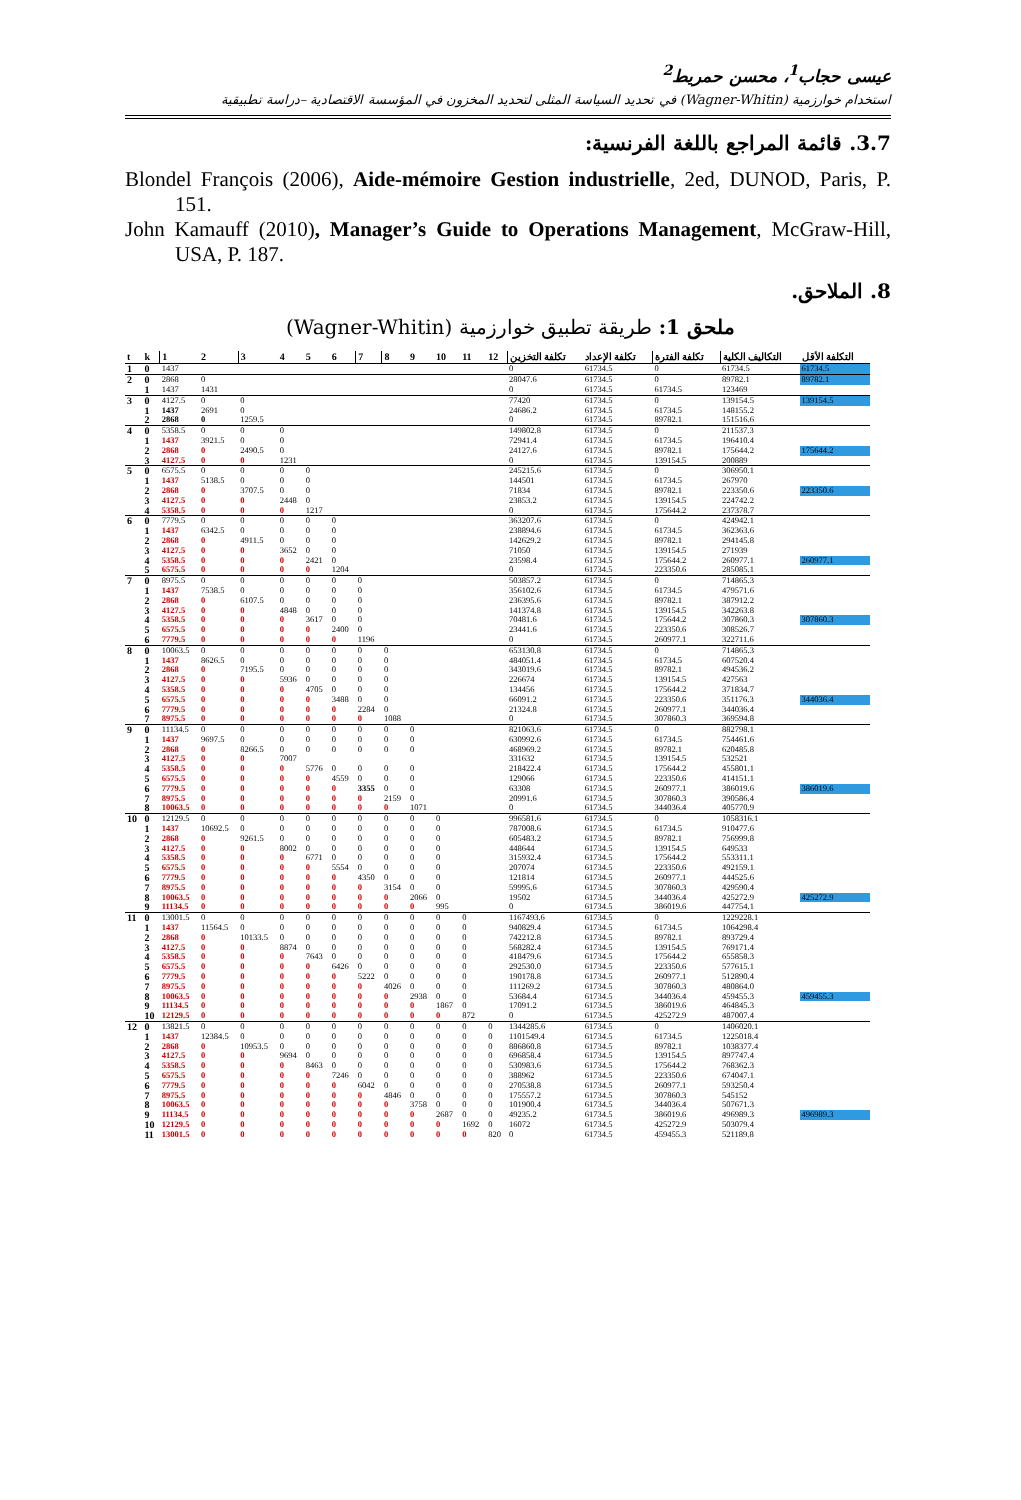عيسى حجاب<sup>1</sup>، محسن حمريط<sup>2</sup>
استخدام خوارزمية (Wagner-Whitin) في تحديد السياسة المثلى لتحديد المخزون في المؤسسة الاقتصادية –دراسة تطبيقية
3.7. قائمة المراجع باللغة الفرنسية:
Blondel François (2006), Aide-mémoire Gestion industrielle, 2ed, DUNOD, Paris, P. 151.
John Kamauff (2010), Manager’s Guide to Operations Management, McGraw-Hill, USA, P. 187.
8. الملاحق.
ملحق 1: طريقة تطبيق خوارزمية (Wagner-Whitin)
| t | k | 1 | 2 | 3 | 4 | 5 | 6 | 7 | 8 | 9 | 10 | 11 | 12 | تكلفة التخزين | تكلفة الإعداد | تكلفة الفترة | التكاليف الكلية | التكلفة الأقل |
| --- | --- | --- | --- | --- | --- | --- | --- | --- | --- | --- | --- | --- | --- | --- | --- | --- | --- | --- |
| 1 | 0 | 1437 | | | | | | | | | | | | 0 | 61734.5 | 0 | 61734.5 | 61734.5 |
| 2 | 0 | 2868 | 0 | | | | | | | | | | | 28047.6 | 61734.5 | 0 | 89782.1 | 89782.1 |
| | 1 | 1437 | 1431 | | | | | | | | | | | 0 | 61734.5 | 61734.5 | 123469 | |
| 3 | 0 | 4127.5 | 0 | 0 | | | | | | | | | | 77420 | 61734.5 | 0 | 139154.5 | 139154.5 |
| | 1 | 1437 | 2691 | 0 | | | | | | | | | | 24686.2 | 61734.5 | 61734.5 | 148155.2 | |
| | 2 | 2868 | 0 | 1259.5 | | | | | | | | | | 0 | 61734.5 | 89782.1 | 151516.6 | |
| 4 | 0 | 5358.5 | 0 | 0 | 0 | | | | | | | | | 149802.8 | 61734.5 | 0 | 211537.3 | |
| | 1 | 1437 | 3921.5 | 0 | 0 | | | | | | | | | 72941.4 | 61734.5 | 61734.5 | 196410.4 | |
| | 2 | 2868 | 0 | 2490.5 | 0 | | | | | | | | | 24127.6 | 61734.5 | 89782.1 | 175644.2 | 175644.2 |
| | 3 | 4127.5 | 0 | 0 | 1231 | | | | | | | | | 0 | 61734.5 | 139154.5 | 200889 | |
| 5 | 0 | 6575.5 | 0 | 0 | 0 | 0 | | | | | | | | 245215.6 | 61734.5 | 0 | 306950.1 | |
| | 1 | 1437 | 5138.5 | 0 | 0 | 0 | | | | | | | | 144501 | 61734.5 | 61734.5 | 267970 | |
| | 2 | 2868 | 0 | 3707.5 | 0 | 0 | | | | | | | | 71834 | 61734.5 | 89782.1 | 223350.6 | 223350.6 |
| | 3 | 4127.5 | 0 | 0 | 2448 | 0 | | | | | | | | 23853.2 | 61734.5 | 139154.5 | 224742.2 | |
| | 4 | 5358.5 | 0 | 0 | 0 | 1217 | | | | | | | | 0 | 61734.5 | 175644.2 | 237378.7 | |
| 6 | 0 | 7779.5 | 0 | 0 | 0 | 0 | 0 | | | | | | | 363207.6 | 61734.5 | 0 | 424942.1 | |
| | 1 | 1437 | 6342.5 | 0 | 0 | 0 | 0 | | | | | | | 238894.6 | 61734.5 | 61734.5 | 362363.6 | |
| | 2 | 2868 | 0 | 4911.5 | 0 | 0 | 0 | | | | | | | 142629.2 | 61734.5 | 89782.1 | 294145.8 | |
| | 3 | 4127.5 | 0 | 0 | 3652 | 0 | 0 | | | | | | | 71050 | 61734.5 | 139154.5 | 271939 | |
| | 4 | 5358.5 | 0 | 0 | 0 | 2421 | 0 | | | | | | | 23598.4 | 61734.5 | 175644.2 | 260977.1 | 260977.1 |
| | 5 | 6575.5 | 0 | 0 | 0 | 0 | 1204 | | | | | | | 0 | 61734.5 | 223350.6 | 285085.1 | |
| 7 | 0 | 8975.5 | 0 | 0 | 0 | 0 | 0 | 0 | | | | | | 503857.2 | 61734.5 | 0 | 714865.3 | |
| | 1 | 1437 | 7538.5 | 0 | 0 | 0 | 0 | 0 | | | | | | 356102.6 | 61734.5 | 61734.5 | 479571.6 | |
| | 2 | 2868 | 0 | 6107.5 | 0 | 0 | 0 | 0 | | | | | | 236395.6 | 61734.5 | 89782.1 | 387912.2 | |
| | 3 | 4127.5 | 0 | 0 | 4848 | 0 | 0 | 0 | | | | | | 141374.8 | 61734.5 | 139154.5 | 342263.8 | |
| | 4 | 5358.5 | 0 | 0 | 0 | 3617 | 0 | 0 | | | | | | 70481.6 | 61734.5 | 175644.2 | 307860.3 | 307860.3 |
| | 5 | 6575.5 | 0 | 0 | 0 | 0 | 2400 | 0 | | | | | | 23441.6 | 61734.5 | 223350.6 | 308526.7 | |
| | 6 | 7779.5 | 0 | 0 | 0 | 0 | 0 | 1196 | | | | | | 0 | 61734.5 | 260977.1 | 322711.6 | |
| 8 | 0 | 10063.5 | 0 | 0 | 0 | 0 | 0 | 0 | 0 | | | | | 653130.8 | 61734.5 | 0 | 714865.3 | |
| | 1 | 1437 | 8626.5 | 0 | 0 | 0 | 0 | 0 | 0 | | | | | 484051.4 | 61734.5 | 61734.5 | 607520.4 | |
| | 2 | 2868 | 0 | 7195.5 | 0 | 0 | 0 | 0 | 0 | | | | | 343019.6 | 61734.5 | 89782.1 | 494536.2 | |
| | 3 | 4127.5 | 0 | 0 | 5936 | 0 | 0 | 0 | 0 | | | | | 226674 | 61734.5 | 139154.5 | 427563 | |
| | 4 | 5358.5 | 0 | 0 | 0 | 4705 | 0 | 0 | 0 | | | | | 134456 | 61734.5 | 175644.2 | 371834.7 | |
| | 5 | 6575.5 | 0 | 0 | 0 | 0 | 3488 | 0 | 0 | | | | | 66091.2 | 61734.5 | 223350.6 | 351176.3 | 344036.4 |
| | 6 | 7779.5 | 0 | 0 | 0 | 0 | 0 | 2284 | 0 | | | | | 21324.8 | 61734.5 | 260977.1 | 344036.4 | |
| | 7 | 8975.5 | 0 | 0 | 0 | 0 | 0 | 0 | 1088 | | | | | 0 | 61734.5 | 307860.3 | 369594.8 | |
| 9 | 0 | 11134.5 | 0 | 0 | 0 | 0 | 0 | 0 | 0 | 0 | | | | 821063.6 | 61734.5 | 0 | 882798.1 | |
| | 1 | 1437 | 9697.5 | 0 | 0 | 0 | 0 | 0 | 0 | 0 | | | | 630992.6 | 61734.5 | 61734.5 | 754461.6 | |
| | 2 | 2868 | 0 | 8266.5 | 0 | 0 | 0 | 0 | 0 | 0 | | | | 468969.2 | 61734.5 | 89782.1 | 620485.8 | |
| | 3 | 4127.5 | 0 | 0 | 7007 | | | | | | | | | 331632 | 61734.5 | 139154.5 | 532521 | |
| | 4 | 5358.5 | 0 | 0 | 0 | 5776 | 0 | 0 | 0 | 0 | | | | 218422.4 | 61734.5 | 175644.2 | 455801.1 | |
| | 5 | 6575.5 | 0 | 0 | 0 | 0 | 4559 | 0 | 0 | 0 | | | | 129066 | 61734.5 | 223350.6 | 414151.1 | |
| | 6 | 7779.5 | 0 | 0 | 0 | 0 | 0 | 3355 | 0 | 0 | | | | 63308 | 61734.5 | 260977.1 | 386019.6 | 386019.6 |
| | 7 | 8975.5 | 0 | 0 | 0 | 0 | 0 | 0 | 2159 | 0 | | | | 20991.6 | 61734.5 | 307860.3 | 390586.4 | |
| | 8 | 10063.5 | 0 | 0 | 0 | 0 | 0 | 0 | 0 | 1071 | | | | 0 | 61734.5 | 344036.4 | 405770.9 | |
| 10 | 0 | 12129.5 | 0 | 0 | 0 | 0 | 0 | 0 | 0 | 0 | 0 | | | 996581.6 | 61734.5 | 0 | 1058316.1 | |
| | 1 | 1437 | 10692.5 | 0 | 0 | 0 | 0 | 0 | 0 | 0 | 0 | | | 787008.6 | 61734.5 | 61734.5 | 910477.6 | |
| | 2 | 2868 | 0 | 9261.5 | 0 | 0 | 0 | 0 | 0 | 0 | 0 | | | 605483.2 | 61734.5 | 89782.1 | 756999.8 | |
| | 3 | 4127.5 | 0 | 0 | 8002 | 0 | 0 | 0 | 0 | 0 | 0 | | | 448644 | 61734.5 | 139154.5 | 649533 | |
| | 4 | 5358.5 | 0 | 0 | 0 | 6771 | 0 | 0 | 0 | 0 | 0 | | | 315932.4 | 61734.5 | 175644.2 | 553311.1 | |
| | 5 | 6575.5 | 0 | 0 | 0 | 0 | 5554 | 0 | 0 | 0 | 0 | | | 207074 | 61734.5 | 223350.6 | 492159.1 | |
| | 6 | 7779.5 | 0 | 0 | 0 | 0 | 0 | 4350 | 0 | 0 | 0 | | | 121814 | 61734.5 | 260977.1 | 444525.6 | |
| | 7 | 8975.5 | 0 | 0 | 0 | 0 | 0 | 0 | 3154 | 0 | 0 | | | 59995.6 | 61734.5 | 307860.3 | 429590.4 | |
| | 8 | 10063.5 | 0 | 0 | 0 | 0 | 0 | 0 | 0 | 2066 | 0 | | | 19502 | 61734.5 | 344036.4 | 425272.9 | 425272.9 |
| | 9 | 11134.5 | 0 | 0 | 0 | 0 | 0 | 0 | 0 | 0 | 995 | | | 0 | 61734.5 | 386019.6 | 447754.1 | |
| 11 | 0 | 13001.5 | 0 | 0 | 0 | 0 | 0 | 0 | 0 | 0 | 0 | 0 | | 1167493.6 | 61734.5 | 0 | 1229228.1 | |
| | 1 | 1437 | 11564.5 | 0 | 0 | 0 | 0 | 0 | 0 | 0 | 0 | 0 | | 940829.4 | 61734.5 | 61734.5 | 1064298.4 | |
| | 2 | 2868 | 0 | 10133.5 | 0 | 0 | 0 | 0 | 0 | 0 | 0 | 0 | | 742212.8 | 61734.5 | 89782.1 | 893729.4 | |
| | 3 | 4127.5 | 0 | 0 | 8874 | 0 | 0 | 0 | 0 | 0 | 0 | 0 | | 568282.4 | 61734.5 | 139154.5 | 769171.4 | |
| | 4 | 5358.5 | 0 | 0 | 0 | 7643 | 0 | 0 | 0 | 0 | 0 | 0 | | 418479.6 | 61734.5 | 175644.2 | 655858.3 | |
| | 5 | 6575.5 | 0 | 0 | 0 | 0 | 6426 | 0 | 0 | 0 | 0 | 0 | | 292530.0 | 61734.5 | 223350.6 | 577615.1 | |
| | 6 | 7779.5 | 0 | 0 | 0 | 0 | 0 | 5222 | 0 | 0 | 0 | 0 | | 190178.8 | 61734.5 | 260977.1 | 512890.4 | |
| | 7 | 8975.5 | 0 | 0 | 0 | 0 | 0 | 0 | 4026 | 0 | 0 | 0 | | 111269.2 | 61734.5 | 307860.3 | 480864.0 | |
| | 8 | 10063.5 | 0 | 0 | 0 | 0 | 0 | 0 | 0 | 2938 | 0 | 0 | | 53684.4 | 61734.5 | 344036.4 | 459455.3 | 459455.3 |
| | 9 | 11134.5 | 0 | 0 | 0 | 0 | 0 | 0 | 0 | 0 | 1867 | 0 | | 17091.2 | 61734.5 | 386019.6 | 464845.3 | |
| | 10 | 12129.5 | 0 | 0 | 0 | 0 | 0 | 0 | 0 | 0 | 0 | 872 | | 0 | 61734.5 | 425272.9 | 487007.4 | |
| 12 | 0 | 13821.5 | 0 | 0 | 0 | 0 | 0 | 0 | 0 | 0 | 0 | 0 | 0 | 1344285.6 | 61734.5 | 0 | 1406020.1 | |
| | 1 | 1437 | 12384.5 | 0 | 0 | 0 | 0 | 0 | 0 | 0 | 0 | 0 | 0 | 1101549.4 | 61734.5 | 61734.5 | 1225018.4 | |
| | 2 | 2868 | 0 | 10953.5 | 0 | 0 | 0 | 0 | 0 | 0 | 0 | 0 | 0 | 886860.8 | 61734.5 | 89782.1 | 1038377.4 | |
| | 3 | 4127.5 | 0 | 0 | 9694 | 0 | 0 | 0 | 0 | 0 | 0 | 0 | 0 | 696858.4 | 61734.5 | 139154.5 | 897747.4 | |
| | 4 | 5358.5 | 0 | 0 | 0 | 8463 | 0 | 0 | 0 | 0 | 0 | 0 | 0 | 530983.6 | 61734.5 | 175644.2 | 768362.3 | |
| | 5 | 6575.5 | 0 | 0 | 0 | 0 | 7246 | 0 | 0 | 0 | 0 | 0 | 0 | 388962 | 61734.5 | 223350.6 | 674047.1 | |
| | 6 | 7779.5 | 0 | 0 | 0 | 0 | 0 | 6042 | 0 | 0 | 0 | 0 | 0 | 270538.8 | 61734.5 | 260977.1 | 593250.4 | |
| | 7 | 8975.5 | 0 | 0 | 0 | 0 | 0 | 0 | 4846 | 0 | 0 | 0 | 0 | 175557.2 | 61734.5 | 307860.3 | 545152 | |
| | 8 | 10063.5 | 0 | 0 | 0 | 0 | 0 | 0 | 0 | 3758 | 0 | 0 | 0 | 101900.4 | 61734.5 | 344036.4 | 507671.3 | |
| | 9 | 11134.5 | 0 | 0 | 0 | 0 | 0 | 0 | 0 | 0 | 2687 | 0 | 0 | 49235.2 | 61734.5 | 386019.6 | 496989.3 | 496989.3 |
| | 10 | 12129.5 | 0 | 0 | 0 | 0 | 0 | 0 | 0 | 0 | 0 | 1692 | 0 | 16072 | 61734.5 | 425272.9 | 503079.4 | |
| | 11 | 13001.5 | 0 | 0 | 0 | 0 | 0 | 0 | 0 | 0 | 0 | 0 | 820 | 0 | 61734.5 | 459455.3 | 521189.8 | |